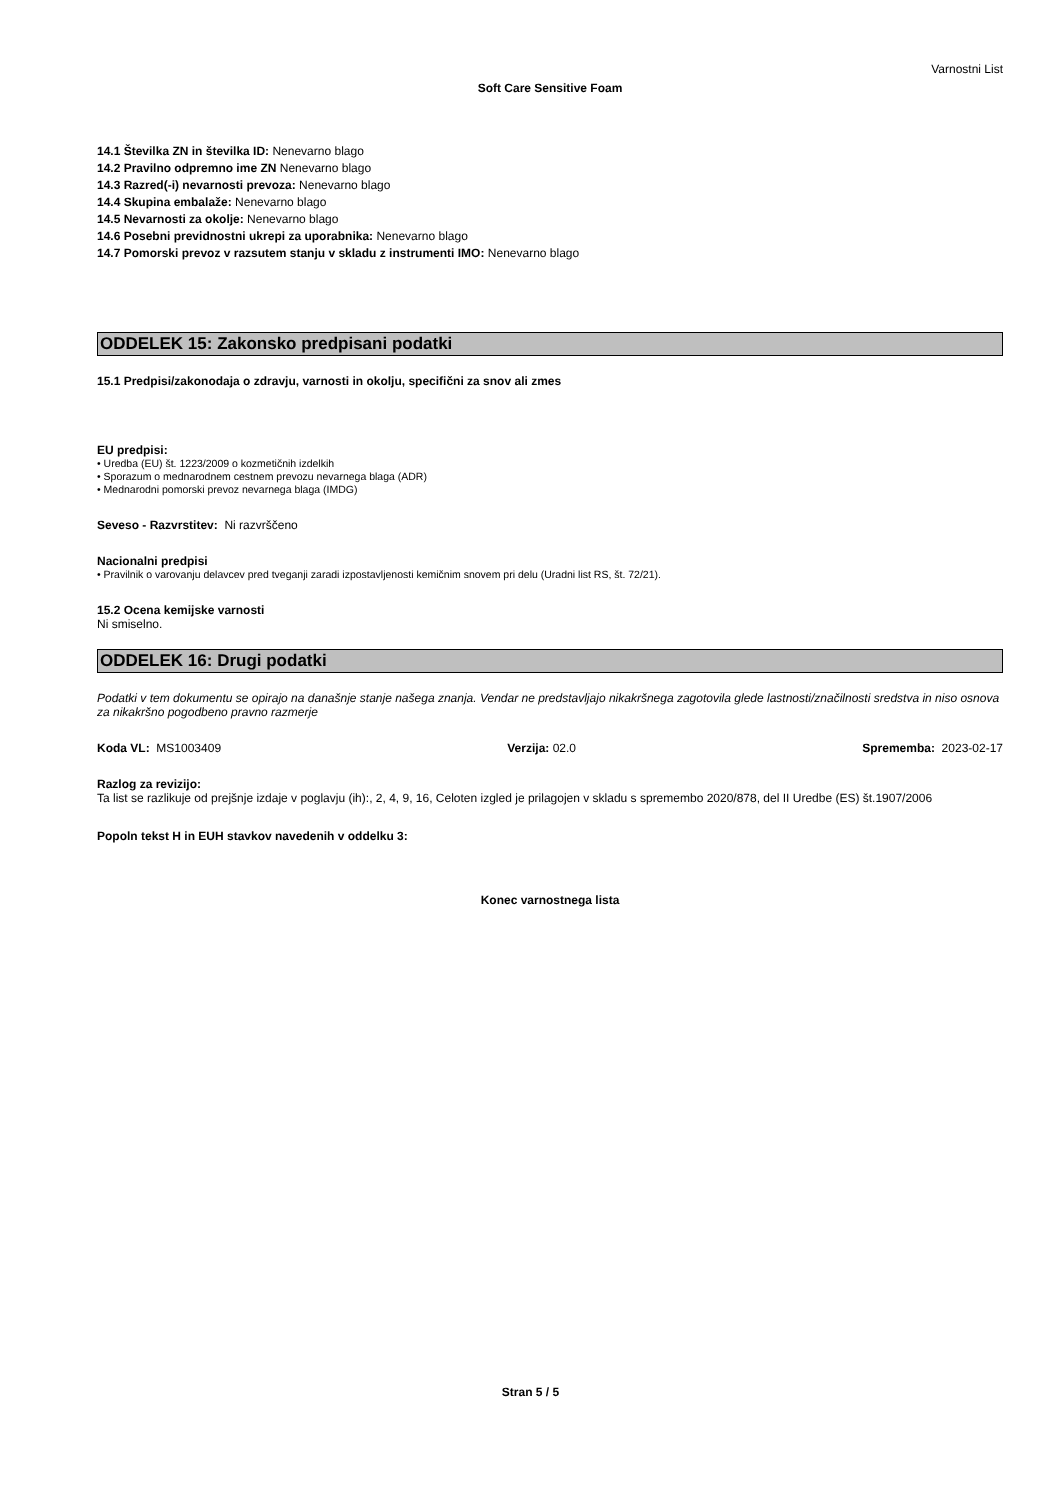Varnostni List
Soft Care Sensitive Foam
14.1 Številka ZN in številka ID: Nenevarno blago
14.2 Pravilno odpremno ime ZN Nenevarno blago
14.3 Razred(-i) nevarnosti prevoza: Nenevarno blago
14.4 Skupina embalaže: Nenevarno blago
14.5 Nevarnosti za okolje: Nenevarno blago
14.6 Posebni previdnostni ukrepi za uporabnika: Nenevarno blago
14.7 Pomorski prevoz v razsutem stanju v skladu z instrumenti IMO: Nenevarno blago
ODDELEK 15: Zakonsko predpisani podatki
15.1 Predpisi/zakonodaja o zdravju, varnosti in okolju, specifični za snov ali zmes
EU predpisi:
• Uredba (EU) št. 1223/2009 o kozmetičnih izdelkih
• Sporazum o mednarodnem cestnem prevozu nevarnega blaga (ADR)
• Mednarodni pomorski prevoz nevarnega blaga (IMDG)
Seveso - Razvrstitev: Ni razvrščeno
Nacionalni predpisi
• Pravilnik o varovanju delavcev pred tveganji zaradi izpostavljenosti kemičnim snovem pri delu (Uradni list RS, št. 72/21).
15.2 Ocena kemijske varnosti
Ni smiselno.
ODDELEK 16: Drugi podatki
Podatki v tem dokumentu se opirajo na današnje stanje našega znanja. Vendar ne predstavljajo nikakršnega zagotovila glede lastnosti/značilnosti sredstva in niso osnova za nikakršno pogodbeno pravno razmerje
Koda VL: MS1003409 Verzija: 02.0 Sprememba: 2023-02-17
Razlog za revizijo:
Ta list se razlikuje od prejšnje izdaje v poglavju (ih):, 2, 4, 9, 16, Celoten izgled je prilagojen v skladu s spremembo 2020/878, del II Uredbe (ES) št.1907/2006
Popoln tekst H in EUH stavkov navedenih v oddelku 3:
Konec varnostnega lista
Stran 5 / 5